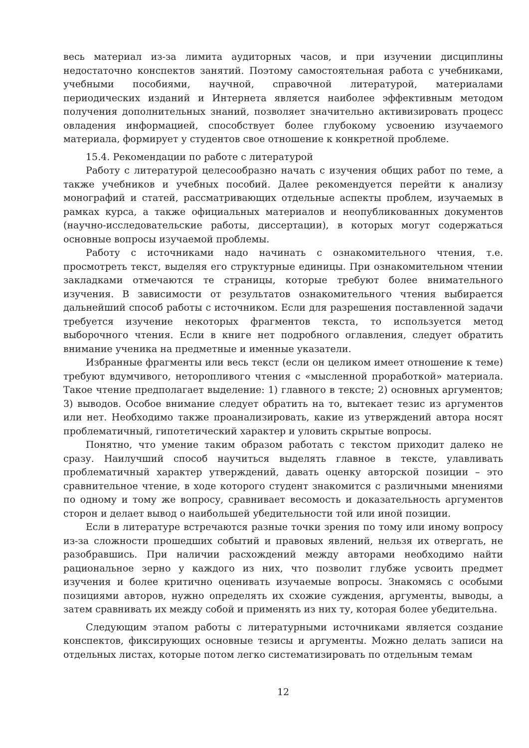весь материал из-за лимита аудиторных часов, и при изучении дисциплины недостаточно конспектов занятий. Поэтому самостоятельная работа с учебниками, учебными пособиями, научной, справочной литературой, материалами периодических изданий и Интернета является наиболее эффективным методом получения дополнительных знаний, позволяет значительно активизировать процесс овладения информацией, способствует более глубокому усвоению изучаемого материала, формирует у студентов свое отношение к конкретной проблеме.
15.4. Рекомендации по работе с литературой
Работу с литературой целесообразно начать с изучения общих работ по теме, а также учебников и учебных пособий. Далее рекомендуется перейти к анализу монографий и статей, рассматривающих отдельные аспекты проблем, изучаемых в рамках курса, а также официальных материалов и неопубликованных документов (научно-исследовательские работы, диссертации), в которых могут содержаться основные вопросы изучаемой проблемы.
Работу с источниками надо начинать с ознакомительного чтения, т.е. просмотреть текст, выделяя его структурные единицы. При ознакомительном чтении закладками отмечаются те страницы, которые требуют более внимательного изучения. В зависимости от результатов ознакомительного чтения выбирается дальнейший способ работы с источником. Если для разрешения поставленной задачи требуется изучение некоторых фрагментов текста, то используется метод выборочного чтения. Если в книге нет подробного оглавления, следует обратить внимание ученика на предметные и именные указатели.
Избранные фрагменты или весь текст (если он целиком имеет отношение к теме) требуют вдумчивого, неторопливого чтения с «мысленной проработкой» материала. Такое чтение предполагает выделение: 1) главного в тексте; 2) основных аргументов; 3) выводов. Особое внимание следует обратить на то, вытекает тезис из аргументов или нет. Необходимо также проанализировать, какие из утверждений автора носят проблематичный, гипотетический характер и уловить скрытые вопросы.
Понятно, что умение таким образом работать с текстом приходит далеко не сразу. Наилучший способ научиться выделять главное в тексте, улавливать проблематичный характер утверждений, давать оценку авторской позиции – это сравнительное чтение, в ходе которого студент знакомится с различными мнениями по одному и тому же вопросу, сравнивает весомость и доказательность аргументов сторон и делает вывод о наибольшей убедительности той или иной позиции.
Если в литературе встречаются разные точки зрения по тому или иному вопросу из-за сложности прошедших событий и правовых явлений, нельзя их отвергать, не разобравшись. При наличии расхождений между авторами необходимо найти рациональное зерно у каждого из них, что позволит глубже усвоить предмет изучения и более критично оценивать изучаемые вопросы. Знакомясь с особыми позициями авторов, нужно определять их схожие суждения, аргументы, выводы, а затем сравнивать их между собой и применять из них ту, которая более убедительна.
Следующим этапом работы с литературными источниками является создание конспектов, фиксирующих основные тезисы и аргументы. Можно делать записи на отдельных листах, которые потом легко систематизировать по отдельным темам
12